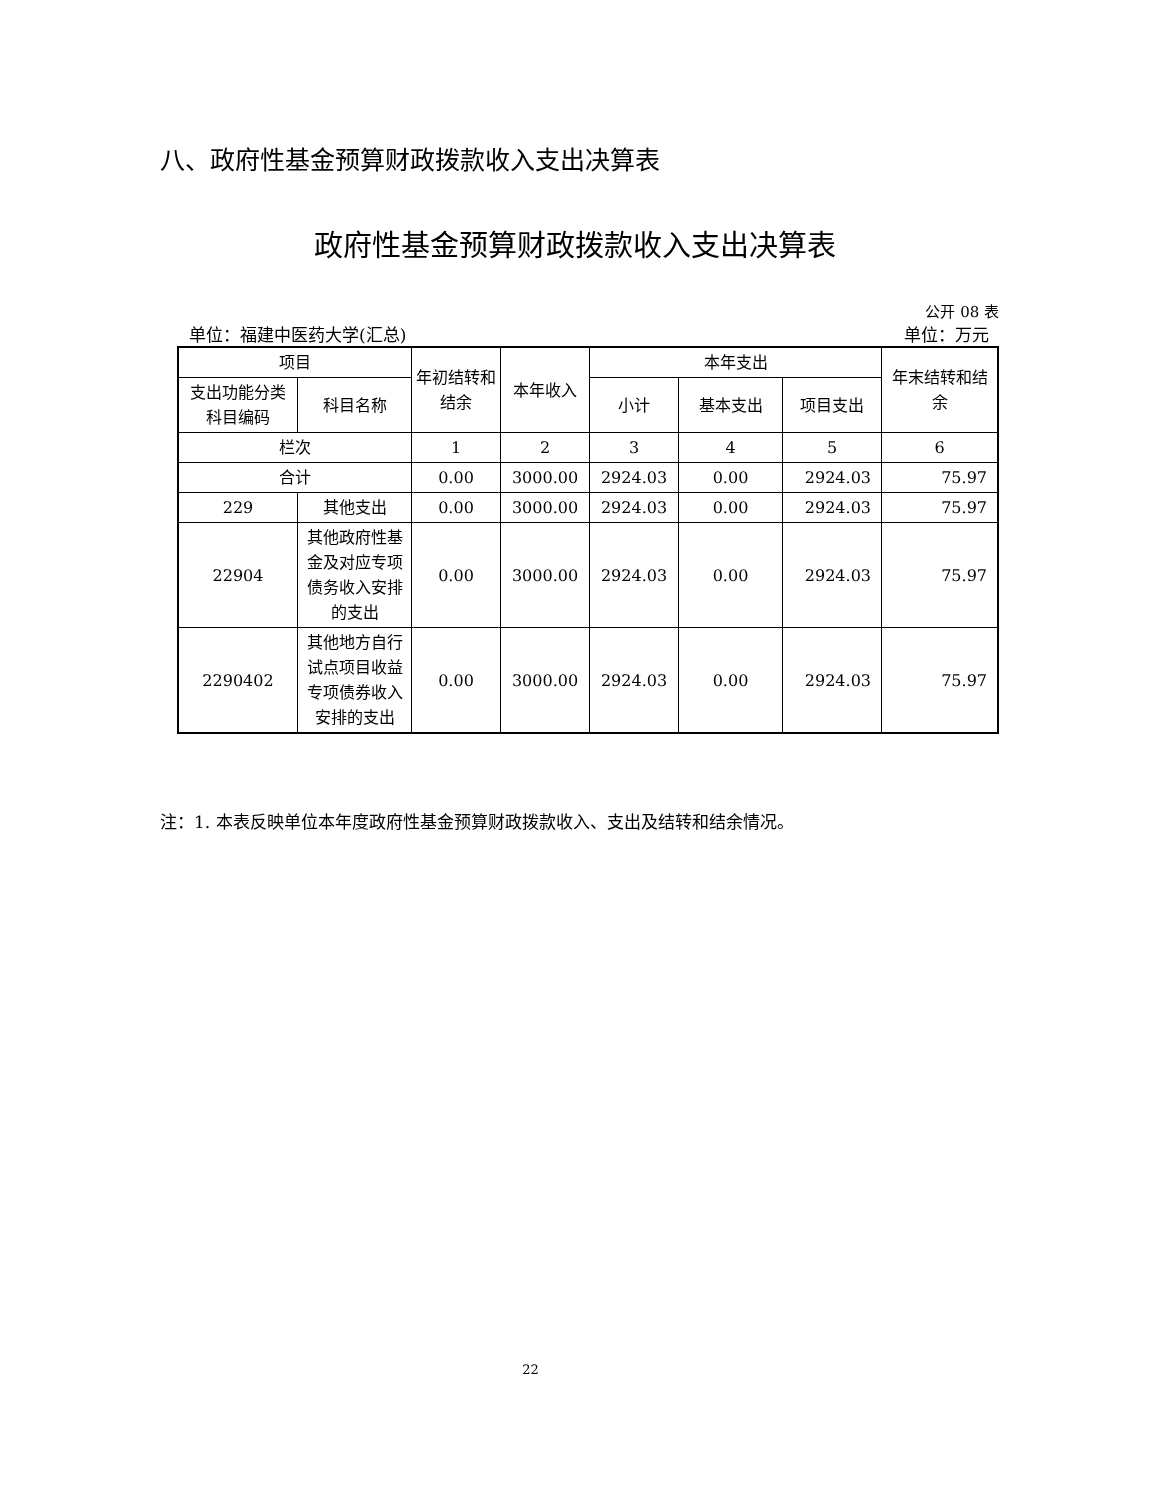八、政府性基金预算财政拨款收入支出决算表
政府性基金预算财政拨款收入支出决算表
公开 08 表
单位：福建中医药大学(汇总) 单位：万元
| 项目 | | 年初结转和结余 | 本年收入 | 本年支出 | | | 年末结转和结余 |
| --- | --- | --- | --- | --- | --- | --- | --- |
| 支出功能分类科目编码 | 科目名称 | | | 小计 | 基本支出 | 项目支出 | |
| 栏次 | | 1 | 2 | 3 | 4 | 5 | 6 |
| 合计 | | 0.00 | 3000.00 | 2924.03 | 0.00 | 2924.03 | 75.97 |
| 229 | 其他支出 | 0.00 | 3000.00 | 2924.03 | 0.00 | 2924.03 | 75.97 |
| 22904 | 其他政府性基金及对应专项债务收入安排的支出 | 0.00 | 3000.00 | 2924.03 | 0.00 | 2924.03 | 75.97 |
| 2290402 | 其他地方自行试点项目收益专项债券收入安排的支出 | 0.00 | 3000.00 | 2924.03 | 0.00 | 2924.03 | 75.97 |
注：1. 本表反映单位本年度政府性基金预算财政拨款收入、支出及结转和结余情况。
22